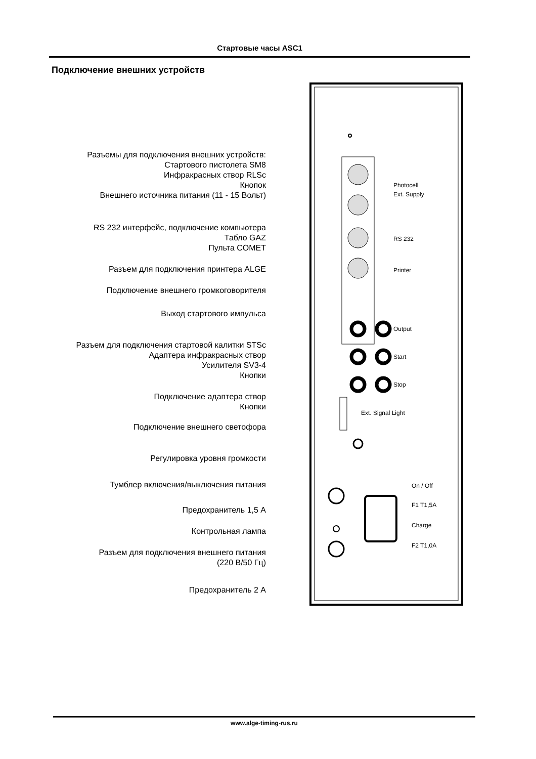Стартовые часы ASC1
Подключение внешних устройств
Разъемы для подключения внешних устройств:
Стартового пистолета SM8
Инфракрасных створ RLSc
Кнопок
Внешнего источника питания (11 - 15 Вольт)
RS 232 интерфейс, подключение компьютера
Табло GAZ
Пульта COMET
Разъем для подключения принтера ALGE
Подключение внешнего громкоговорителя
Выход стартового импульса
Разъем для подключения стартовой калитки STSc
Адаптера инфракрасных створ
Усилителя SV3-4
Кнопки
Подключение адаптера створ
Кнопки
Подключение внешнего светофора
Регулировка уровня громкости
Тумблер включения/выключения питания
Предохранитель 1,5 А
Контрольная лампа
Разъем для подключения внешнего питания
(220 В/50 Гц)
Предохранитель 2 А
Photocell
Ext. Supply
RS 232
Printer
Output
Start
Stop
Ext. Signal Light
On / Off
F1 T1,5A
Charge
F2 T1,0A
www.alge-timing-rus.ru